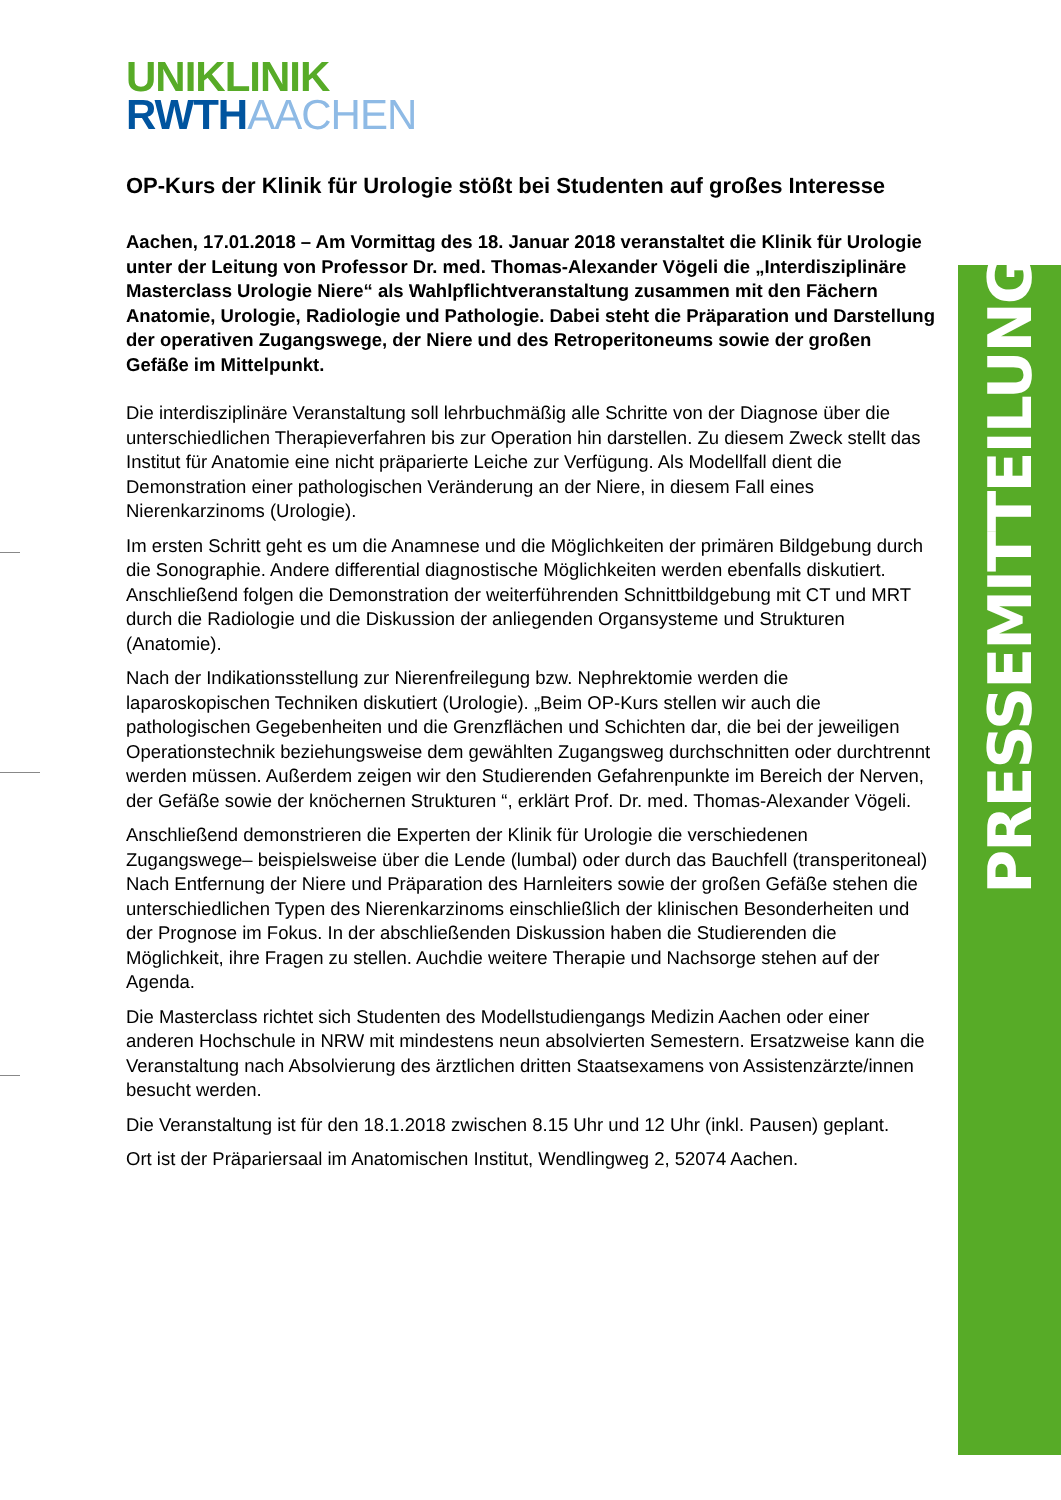PRESSEMITTEILUNG
UNIKLINIK
RWTH AACHEN
OP-Kurs der Klinik für Urologie stößt bei Studenten auf großes Interesse
Aachen, 17.01.2018 – Am Vormittag des 18. Januar 2018 veranstaltet die Klinik für Urologie unter der Leitung von Professor Dr. med. Thomas-Alexander Vögeli die „Interdisziplinäre Masterclass Urologie Niere“ als Wahlpflichtveranstaltung zusammen mit den Fächern Anatomie, Urologie, Radiologie und Pathologie. Dabei steht die Präparation und Darstellung der operativen Zugangswege, der Niere und des Retroperitoneums sowie der großen Gefäße im Mittelpunkt.
Die interdisziplinäre Veranstaltung soll lehrbuchmäßig alle Schritte von der Diagnose über die unterschiedlichen Therapieverfahren bis zur Operation hin darstellen. Zu diesem Zweck stellt das Institut für Anatomie eine nicht präparierte Leiche zur Verfügung. Als Modellfall dient die Demonstration einer pathologischen Veränderung an der Niere, in diesem Fall eines Nierenkarzinoms (Urologie).
Im ersten Schritt geht es um die Anamnese und die Möglichkeiten der primären Bildgebung durch die Sonographie. Andere differential diagnostische Möglichkeiten werden ebenfalls diskutiert. Anschließend folgen die Demonstration der weiterführenden Schnittbildgebung mit CT und MRT durch die Radiologie und die Diskussion der anliegenden Organsysteme und Strukturen (Anatomie).
Nach der Indikationsstellung zur Nierenfreilegung bzw. Nephrektomie werden die laparoskopischen Techniken diskutiert (Urologie). „Beim OP-Kurs stellen wir auch die pathologischen Gegebenheiten und die Grenzflächen und Schichten dar, die bei der jeweiligen Operationstechnik beziehungsweise dem gewählten Zugangsweg durchschnitten oder durchtrennt werden müssen. Außerdem zeigen wir den Studierenden Gefahrenpunkte im Bereich der Nerven, der Gefäße sowie der knöchernen Strukturen “, erklärt Prof. Dr. med. Thomas-Alexander Vögeli.
Anschließend demonstrieren die Experten der Klinik für Urologie die verschiedenen Zugangswege– beispielsweise über die Lende (lumbal) oder durch das Bauchfell (transperitoneal) Nach Entfernung der Niere und Präparation des Harnleiters sowie der großen Gefäße stehen die unterschiedlichen Typen des Nierenkarzinoms einschließlich der klinischen Besonderheiten und der Prognose im Fokus. In der abschließenden Diskussion haben die Studierenden die Möglichkeit, ihre Fragen zu stellen. Auchdie weitere Therapie und Nachsorge stehen auf der Agenda.
Die Masterclass richtet sich Studenten des Modellstudiengangs Medizin Aachen oder einer anderen Hochschule in NRW mit mindestens neun absolvierten Semestern. Ersatzweise kann die Veranstaltung nach Absolvierung des ärztlichen dritten Staatsexamens von Assistenzärzte/innen besucht werden.
Die Veranstaltung ist für den 18.1.2018 zwischen 8.15 Uhr und 12 Uhr (inkl. Pausen) geplant.
Ort ist der Präpariersaal im Anatomischen Institut, Wendlingweg 2, 52074 Aachen.